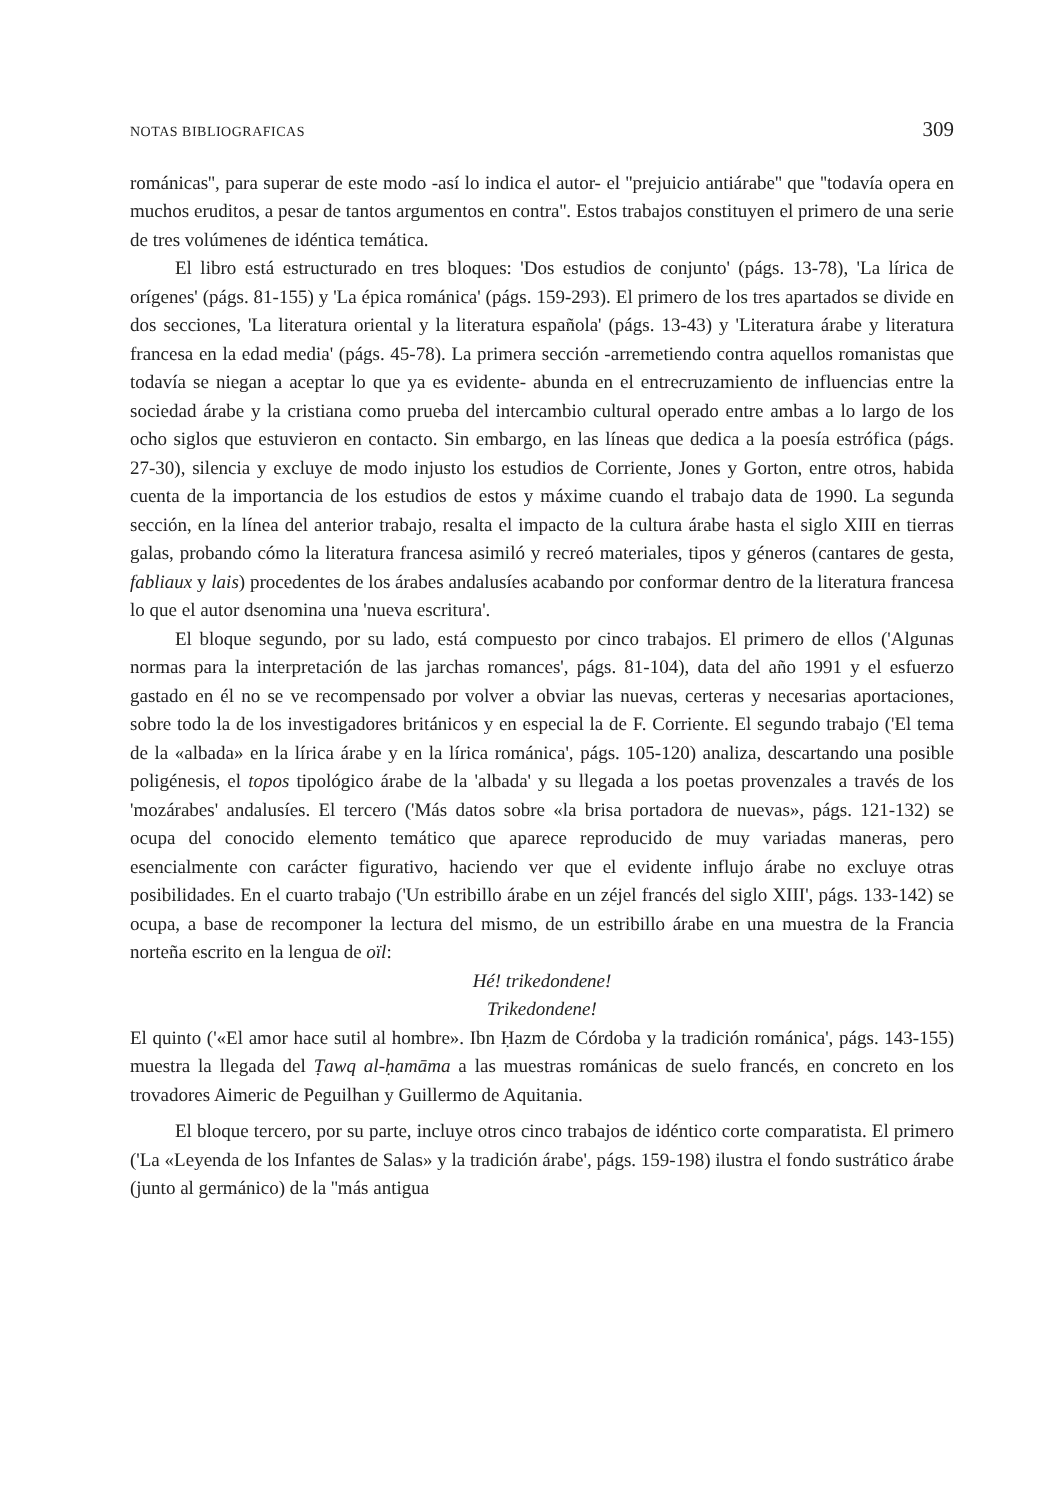NOTAS BIBLIOGRAFICAS 309
románicas'', para superar de este modo -así lo indica el autor- el ''prejuicio antiárabe'' que ''todavía opera en muchos eruditos, a pesar de tantos argumentos en contra''. Estos trabajos constituyen el primero de una serie de tres volúmenes de idéntica temática.
El libro está estructurado en tres bloques: 'Dos estudios de conjunto' (págs. 13-78), 'La lírica de orígenes' (págs. 81-155) y 'La épica románica' (págs. 159-293). El primero de los tres apartados se divide en dos secciones, 'La literatura oriental y la literatura española' (págs. 13-43) y 'Literatura árabe y literatura francesa en la edad media' (págs. 45-78). La primera sección -arremetiendo contra aquellos romanistas que todavía se niegan a aceptar lo que ya es evidente- abunda en el entrecruzamiento de influencias entre la sociedad árabe y la cristiana como prueba del intercambio cultural operado entre ambas a lo largo de los ocho siglos que estuvieron en contacto. Sin embargo, en las líneas que dedica a la poesía estrófica (págs. 27-30), silencia y excluye de modo injusto los estudios de Corriente, Jones y Gorton, entre otros, habida cuenta de la importancia de los estudios de estos y máxime cuando el trabajo data de 1990. La segunda sección, en la línea del anterior trabajo, resalta el impacto de la cultura árabe hasta el siglo XIII en tierras galas, probando cómo la literatura francesa asimiló y recreó materiales, tipos y géneros (cantares de gesta, fabliaux y lais) procedentes de los árabes andalusíes acabando por conformar dentro de la literatura francesa lo que el autor dsenomina una 'nueva escritura'.
El bloque segundo, por su lado, está compuesto por cinco trabajos. El primero de ellos ('Algunas normas para la interpretación de las jarchas romances', págs. 81-104), data del año 1991 y el esfuerzo gastado en él no se ve recompensado por volver a obviar las nuevas, certeras y necesarias aportaciones, sobre todo la de los investigadores británicos y en especial la de F. Corriente. El segundo trabajo ('El tema de la «albada» en la lírica árabe y en la lírica románica', págs. 105-120) analiza, descartando una posible poligénesis, el topos tipológico árabe de la 'albada' y su llegada a los poetas provenzales a través de los 'mozárabes' andalusíes. El tercero ('Más datos sobre «la brisa portadora de nuevas», págs. 121-132) se ocupa del conocido elemento temático que aparece reproducido de muy variadas maneras, pero esencialmente con carácter figurativo, haciendo ver que el evidente influjo árabe no excluye otras posibilidades. En el cuarto trabajo ('Un estribillo árabe en un zéjel francés del siglo XIII', págs. 133-142) se ocupa, a base de recomponer la lectura del mismo, de un estribillo árabe en una muestra de la Francia norteña escrito en la lengua de oïl:
Hé! trikedondene!
Trikedondene!
El quinto ('«El amor hace sutil al hombre». Ibn Ḥazm de Córdoba y la tradición románica', págs. 143-155) muestra la llegada del Ṭawq al-ḥamāma a las muestras románicas de suelo francés, en concreto en los trovadores Aimeric de Peguilhan y Guillermo de Aquitania.
El bloque tercero, por su parte, incluye otros cinco trabajos de idéntico corte comparatista. El primero ('La «Leyenda de los Infantes de Salas» y la tradición árabe', págs. 159-198) ilustra el fondo sustrático árabe (junto al germánico) de la ''más antigua